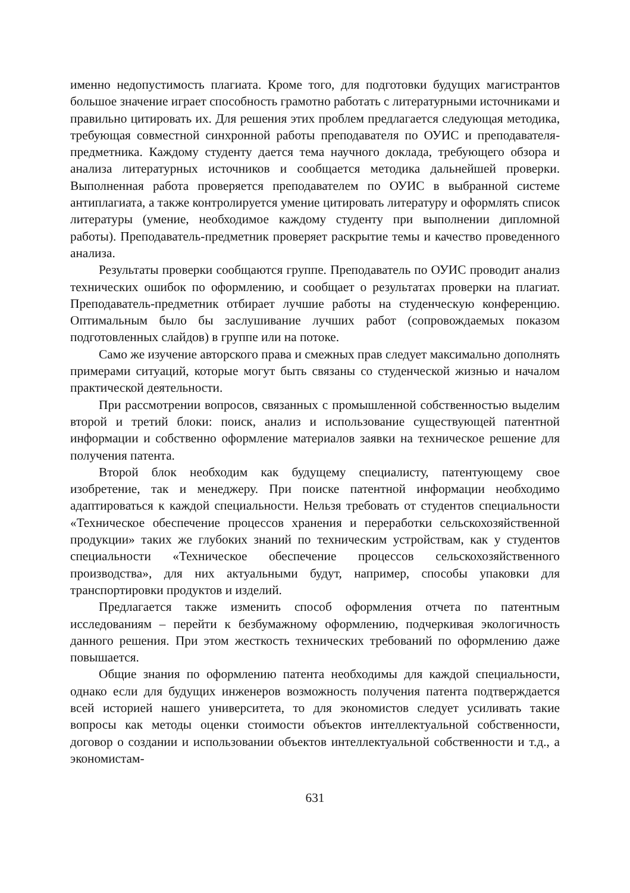именно недопустимость плагиата. Кроме того, для подготовки будущих магистрантов большое значение играет способность грамотно работать с литературными источниками и правильно цитировать их. Для решения этих проблем предлагается следующая методика, требующая совместной синхронной работы преподавателя по ОУИС и преподавателя-предметника. Каждому студенту дается тема научного доклада, требующего обзора и анализа литературных источников и сообщается методика дальнейшей проверки. Выполненная работа проверяется преподавателем по ОУИС в выбранной системе антиплагиата, а также контролируется умение цитировать литературу и оформлять список литературы (умение, необходимое каждому студенту при выполнении дипломной работы). Преподаватель-предметник проверяет раскрытие темы и качество проведенного анализа.
Результаты проверки сообщаются группе. Преподаватель по ОУИС проводит анализ технических ошибок по оформлению, и сообщает о результатах проверки на плагиат. Преподаватель-предметник отбирает лучшие работы на студенческую конференцию. Оптимальным было бы заслушивание лучших работ (сопровождаемых показом подготовленных слайдов) в группе или на потоке.
Само же изучение авторского права и смежных прав следует максимально дополнять примерами ситуаций, которые могут быть связаны со студенческой жизнью и началом практической деятельности.
При рассмотрении вопросов, связанных с промышленной собственностью выделим второй и третий блоки: поиск, анализ и использование существующей патентной информации и собственно оформление материалов заявки на техническое решение для получения патента.
Второй блок необходим как будущему специалисту, патентующему свое изобретение, так и менеджеру. При поиске патентной информации необходимо адаптироваться к каждой специальности. Нельзя требовать от студентов специальности «Техническое обеспечение процессов хранения и переработки сельскохозяйственной продукции» таких же глубоких знаний по техническим устройствам, как у студентов специальности «Техническое обеспечение процессов сельскохозяйственного производства», для них актуальными будут, например, способы упаковки для транспортировки продуктов и изделий.
Предлагается также изменить способ оформления отчета по патентным исследованиям – перейти к безбумажному оформлению, подчеркивая экологичность данного решения. При этом жесткость технических требований по оформлению даже повышается.
Общие знания по оформлению патента необходимы для каждой специальности, однако если для будущих инженеров возможность получения патента подтверждается всей историей нашего университета, то для экономистов следует усиливать такие вопросы как методы оценки стоимости объектов интеллектуальной собственности, договор о создании и использовании объектов интеллектуальной собственности и т.д., а экономистам-
631